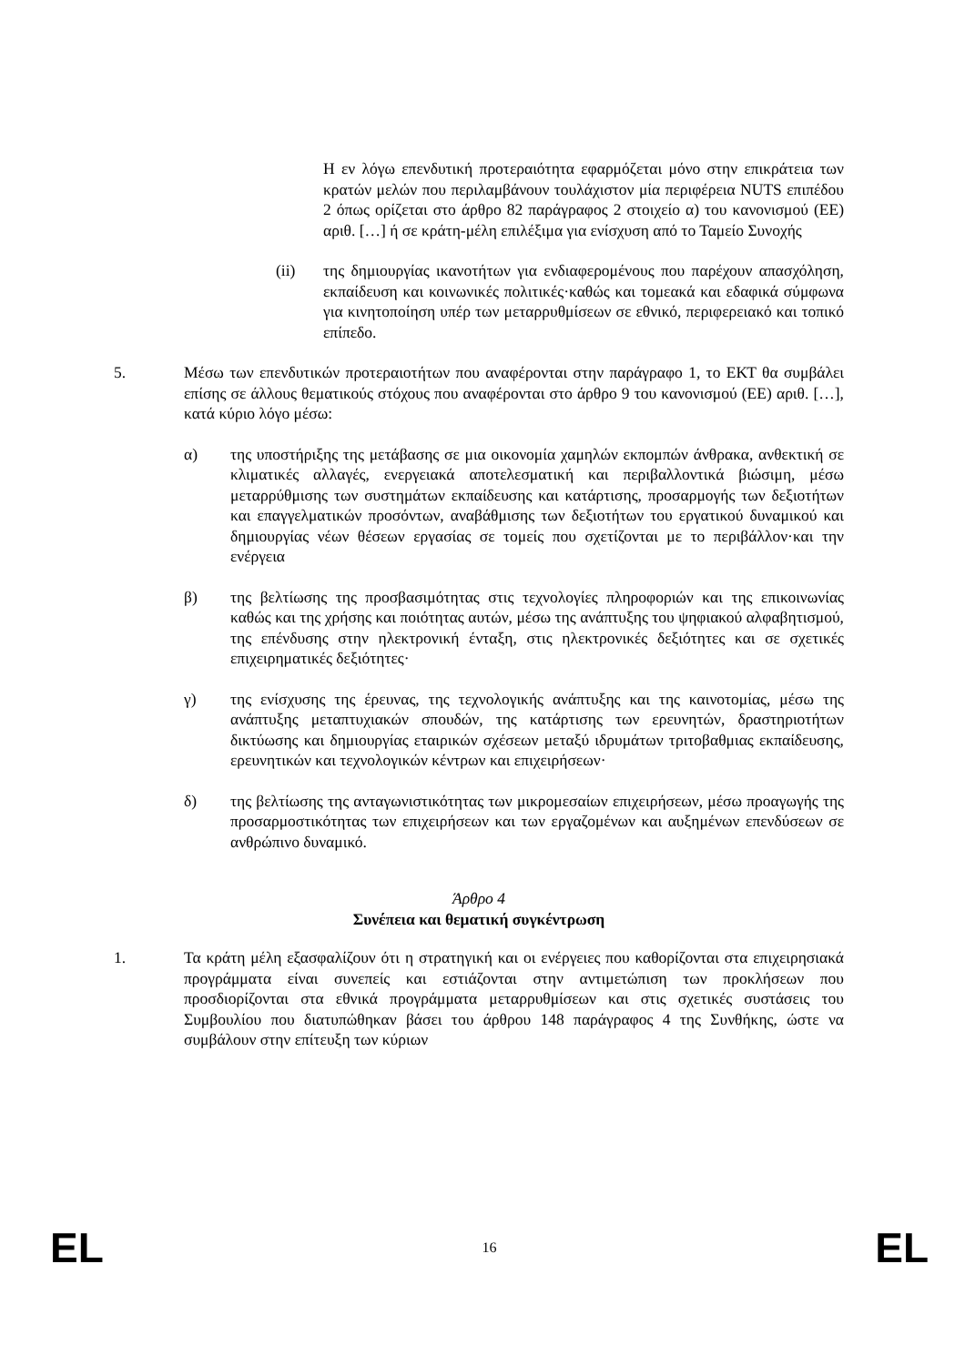Η εν λόγω επενδυτική προτεραιότητα εφαρμόζεται μόνο στην επικράτεια των κρατών μελών που περιλαμβάνουν τουλάχιστον μία περιφέρεια NUTS επιπέδου 2 όπως ορίζεται στο άρθρο 82 παράγραφος 2 στοιχείο α) του κανονισμού (ΕΕ) αριθ. […] ή σε κράτη-μέλη επιλέξιμα για ενίσχυση από το Ταμείο Συνοχής
(ii) της δημιουργίας ικανοτήτων για ενδιαφερομένους που παρέχουν απασχόληση, εκπαίδευση και κοινωνικές πολιτικές·καθώς και τομεακά και εδαφικά σύμφωνα για κινητοποίηση υπέρ των μεταρρυθμίσεων σε εθνικό, περιφερειακό και τοπικό επίπεδο.
5. Μέσω των επενδυτικών προτεραιοτήτων που αναφέρονται στην παράγραφο 1, το ΕΚΤ θα συμβάλει επίσης σε άλλους θεματικούς στόχους που αναφέρονται στο άρθρο 9 του κανονισμού (ΕΕ) αριθ. […], κατά κύριο λόγο μέσω:
α) της υποστήριξης της μετάβασης σε μια οικονομία χαμηλών εκπομπών άνθρακα, ανθεκτική σε κλιματικές αλλαγές, ενεργειακά αποτελεσματική και περιβαλλοντικά βιώσιμη, μέσω μεταρρύθμισης των συστημάτων εκπαίδευσης και κατάρτισης, προσαρμογής των δεξιοτήτων και επαγγελματικών προσόντων, αναβάθμισης των δεξιοτήτων του εργατικού δυναμικού και δημιουργίας νέων θέσεων εργασίας σε τομείς που σχετίζονται με το περιβάλλον·και την ενέργεια
β) της βελτίωσης της προσβασιμότητας στις τεχνολογίες πληροφοριών και της επικοινωνίας καθώς και της χρήσης και ποιότητας αυτών, μέσω της ανάπτυξης του ψηφιακού αλφαβητισμού, της επένδυσης στην ηλεκτρονική ένταξη, στις ηλεκτρονικές δεξιότητες και σε σχετικές επιχειρηματικές δεξιότητες·
γ) της ενίσχυσης της έρευνας, της τεχνολογικής ανάπτυξης και της καινοτομίας, μέσω της ανάπτυξης μεταπτυχιακών σπουδών, της κατάρτισης των ερευνητών, δραστηριοτήτων δικτύωσης και δημιουργίας εταιρικών σχέσεων μεταξύ ιδρυμάτων τριτοβαθμιας εκπαίδευσης, ερευνητικών και τεχνολογικών κέντρων και επιχειρήσεων·
δ) της βελτίωσης της ανταγωνιστικότητας των μικρομεσαίων επιχειρήσεων, μέσω προαγωγής της προσαρμοστικότητας των επιχειρήσεων και των εργαζομένων και αυξημένων επενδύσεων σε ανθρώπινο δυναμικό.
Άρθρο 4
Συνέπεια και θεματική συγκέντρωση
1. Τα κράτη μέλη εξασφαλίζουν ότι η στρατηγική και οι ενέργειες που καθορίζονται στα επιχειρησιακά προγράμματα είναι συνεπείς και εστιάζονται στην αντιμετώπιση των προκλήσεων που προσδιορίζονται στα εθνικά προγράμματα μεταρρυθμίσεων και στις σχετικές συστάσεις του Συμβουλίου που διατυπώθηκαν βάσει του άρθρου 148 παράγραφος 4 της Συνθήκης, ώστε να συμβάλουν στην επίτευξη των κύριων
EL 16 EL